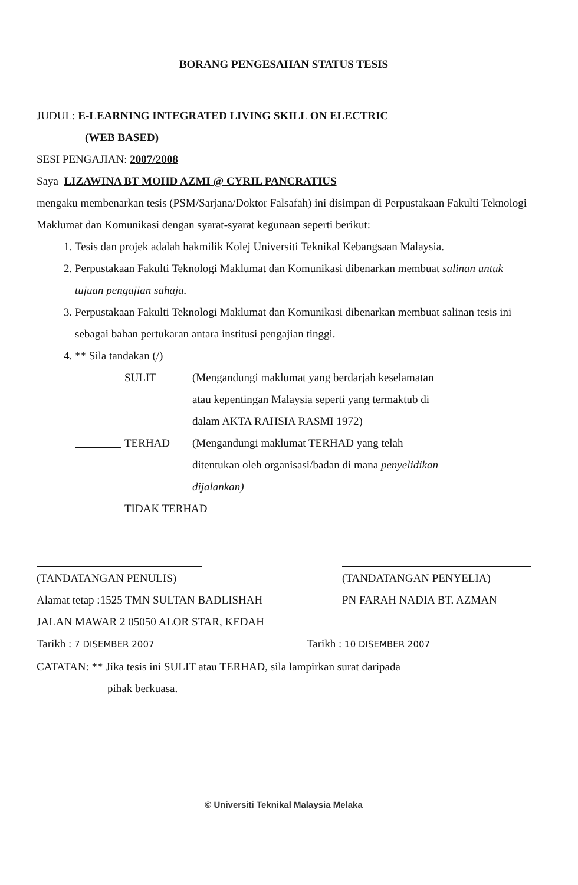BORANG PENGESAHAN STATUS TESIS
JUDUL: E-LEARNING INTEGRATED LIVING SKILL ON ELECTRIC
(WEB BASED)
SESI PENGAJIAN: 2007/2008
Saya LIZAWINA BT MOHD AZMI @ CYRIL PANCRATIUS
mengaku membenarkan tesis (PSM/Sarjana/Doktor Falsafah) ini disimpan di Perpustakaan Fakulti Teknologi Maklumat dan Komunikasi dengan syarat-syarat kegunaan seperti berikut:
1. Tesis dan projek adalah hakmilik Kolej Universiti Teknikal Kebangsaan Malaysia.
2. Perpustakaan Fakulti Teknologi Maklumat dan Komunikasi dibenarkan membuat salinan untuk tujuan pengajian sahaja.
3. Perpustakaan Fakulti Teknologi Maklumat dan Komunikasi dibenarkan membuat salinan tesis ini sebagai bahan pertukaran antara institusi pengajian tinggi.
4. ** Sila tandakan (/)
SULIT (Mengandungi maklumat yang berdarjah keselamatan atau kepentingan Malaysia seperti yang termaktub di dalam AKTA RAHSIA RASMI 1972)
TERHAD (Mengandungi maklumat TERHAD yang telah ditentukan oleh organisasi/badan di mana penyelidikan dijalankan)
TIDAK TERHAD
(TANDATANGAN PENULIS)
Alamat tetap :1525 TMN SULTAN BADLISHAH
JALAN MAWAR 2 05050 ALOR STAR, KEDAH
Tarikh : 7 DISEMBER 2007
(TANDATANGAN PENYELIA)
PN FARAH NADIA BT. AZMAN
Tarikh : 10 DISEMBER 2007
CATATAN: ** Jika tesis ini SULIT atau TERHAD, sila lampirkan surat daripada
pihak berkuasa.
© Universiti Teknikal Malaysia Melaka